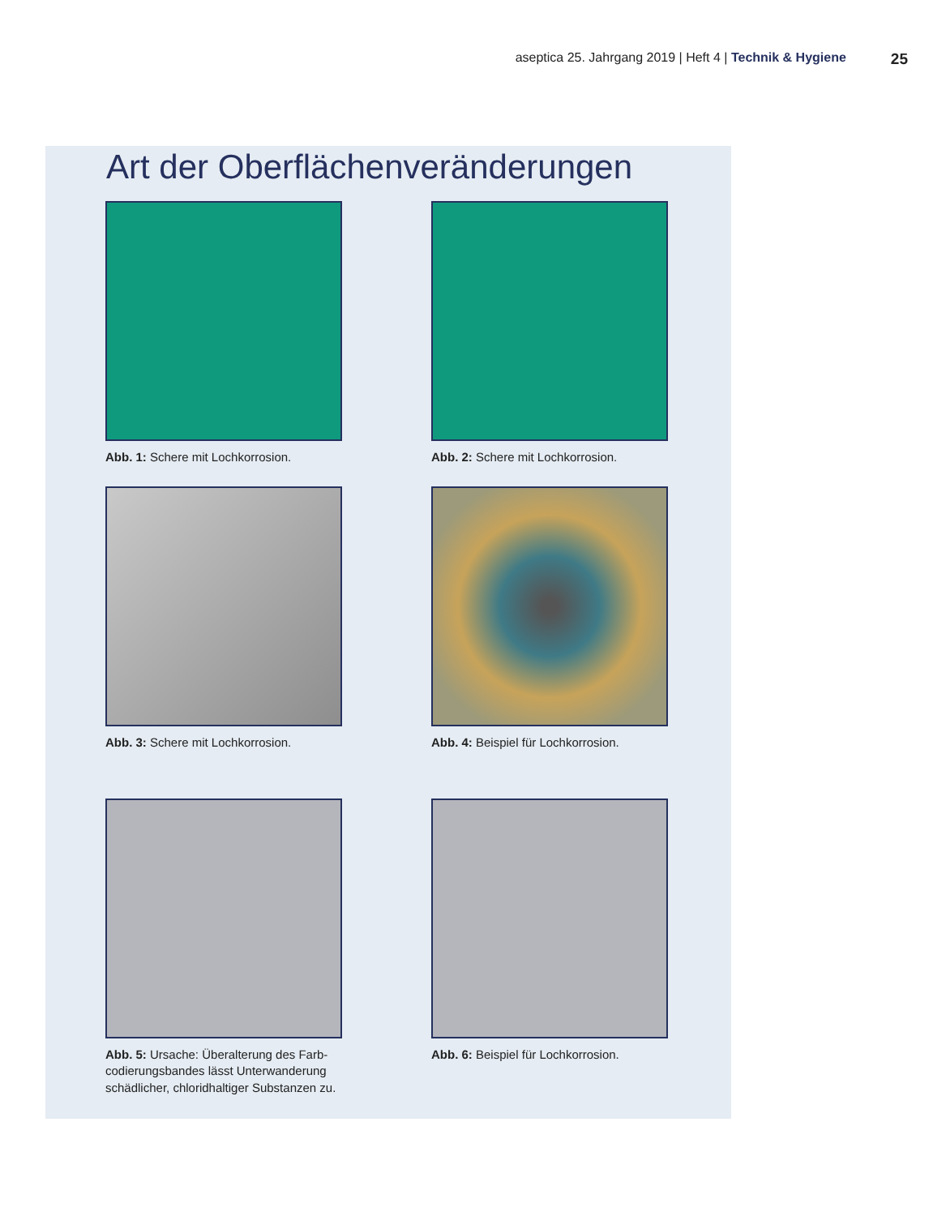aseptica 25. Jahrgang 2019 | Heft 4 | Technik & Hygiene 25
Art der Oberflächenveränderungen
Abb. 1: Schere mit Lochkorrosion.
Abb. 2: Schere mit Lochkorrosion.
Abb. 3: Schere mit Lochkorrosion.
Abb. 4: Beispiel für Lochkorrosion.
Abb. 5: Ursache: Überalterung des Farb­codierungsbandes lässt Unterwanderung schädlicher, chloridhaltiger Substanzen zu.
Abb. 6: Beispiel für Lochkorrosion.